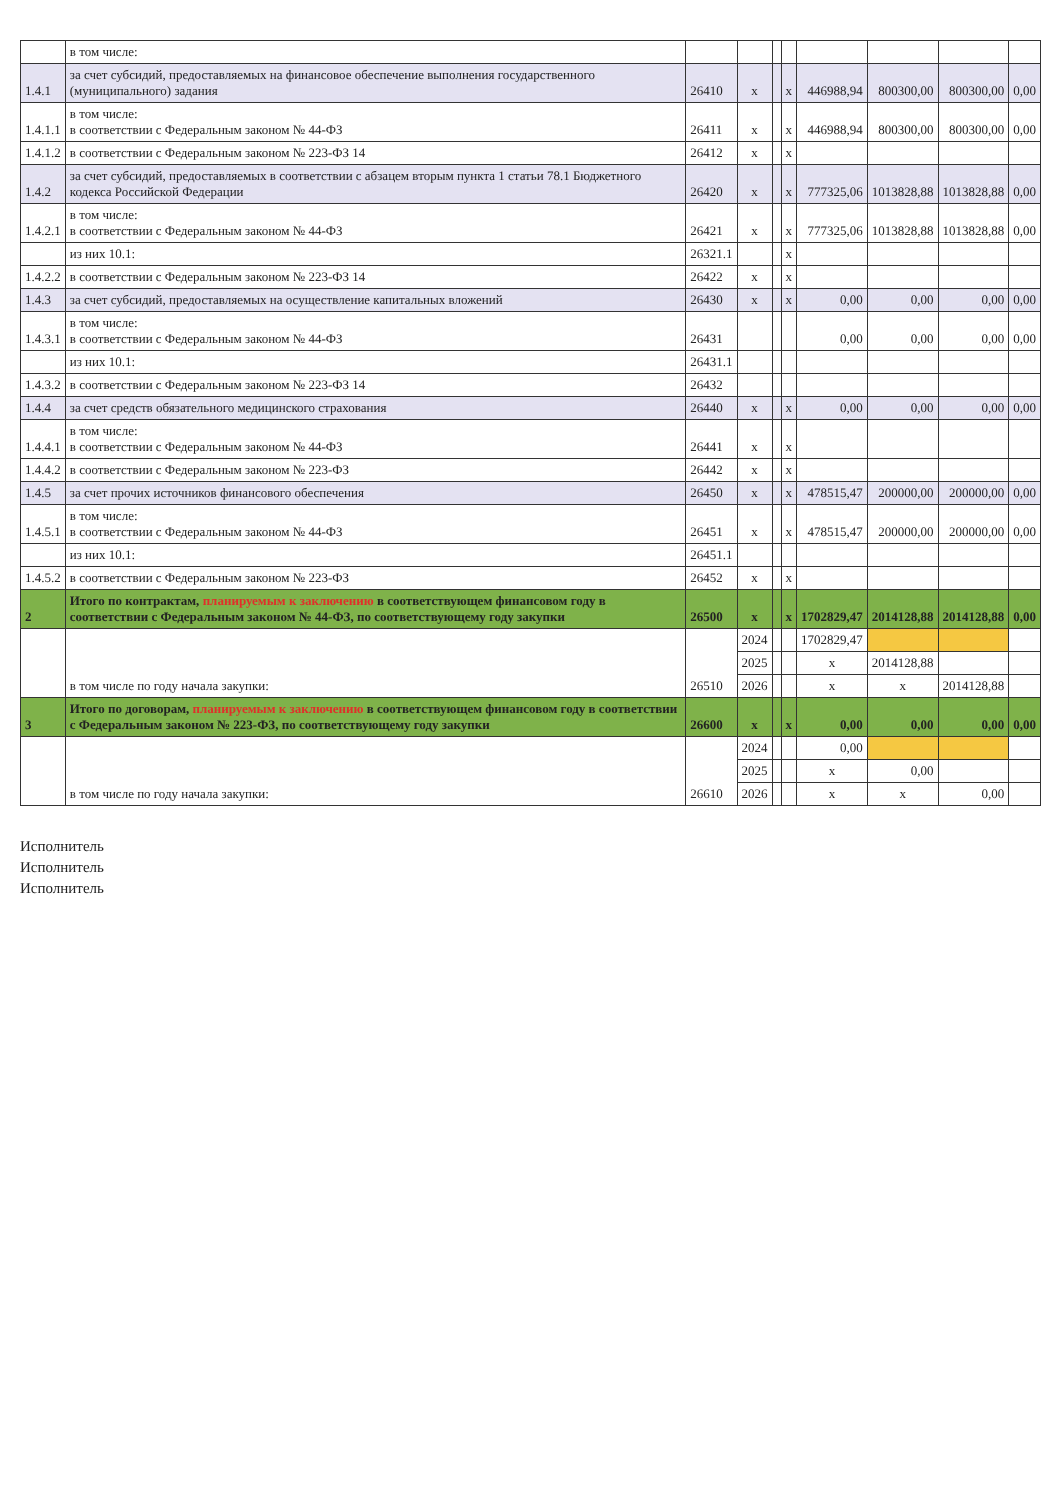| | в том числе: | | | | | | | | |
| 1.4.1 | за счет субсидий, предоставляемых на финансовое обеспечение выполнения государственного (муниципального) задания | 26410 | x | | x | 446988,94 | 800300,00 | 800300,00 | 0,00 |
| 1.4.1.1 | в том числе: в соответствии с Федеральным законом № 44-ФЗ | 26411 | x | | x | 446988,94 | 800300,00 | 800300,00 | 0,00 |
| 1.4.1.2 | в соответствии с Федеральным законом № 223-ФЗ 14 | 26412 | x | | x | | | | |
| 1.4.2 | за счет субсидий, предоставляемых в соответствии с абзацем вторым пункта 1 статьи 78.1 Бюджетного кодекса Российской Федерации | 26420 | x | | x | 777325,06 | 1013828,88 | 1013828,88 | 0,00 |
| 1.4.2.1 | в том числе: в соответствии с Федеральным законом № 44-ФЗ | 26421 | x | | x | 777325,06 | 1013828,88 | 1013828,88 | 0,00 |
| | из них 10.1: | 26321.1 | | | x | | | | |
| 1.4.2.2 | в соответствии с Федеральным законом № 223-ФЗ 14 | 26422 | x | | x | | | | |
| 1.4.3 | за счет субсидий, предоставляемых на осуществление капитальных вложений | 26430 | x | | x | 0,00 | 0,00 | 0,00 | 0,00 |
| 1.4.3.1 | в том числе: в соответствии с Федеральным законом № 44-ФЗ | 26431 | | | | 0,00 | 0,00 | 0,00 | 0,00 |
| | из них 10.1: | 26431.1 | | | | | | | |
| 1.4.3.2 | в соответствии с Федеральным законом № 223-ФЗ 14 | 26432 | | | | | | | |
| 1.4.4 | за счет средств обязательного медицинского страхования | 26440 | x | | x | 0,00 | 0,00 | 0,00 | 0,00 |
| 1.4.4.1 | в том числе: в соответствии с Федеральным законом № 44-ФЗ | 26441 | x | | x | | | | |
| 1.4.4.2 | в соответствии с Федеральным законом № 223-ФЗ | 26442 | x | | x | | | | |
| 1.4.5 | за счет прочих источников финансового обеспечения | 26450 | x | | x | 478515,47 | 200000,00 | 200000,00 | 0,00 |
| 1.4.5.1 | в том числе: в соответствии с Федеральным законом № 44-ФЗ | 26451 | x | | x | 478515,47 | 200000,00 | 200000,00 | 0,00 |
| | из них 10.1: | 26451.1 | | | | | | | |
| 1.4.5.2 | в соответствии с Федеральным законом № 223-ФЗ | 26452 | x | | x | | | | |
| 2 | Итого по контрактам, планируемым к заключению в соответствующем финансовом году в соответствии с Федеральным законом № 44-ФЗ, по соответствующему году закупки | 26500 | x | | x | 1702829,47 | 2014128,88 | 2014128,88 | 0,00 |
| | в том числе по году начала закупки: | 26510 | 2024 | | | 1702829,47 | | | |
| | | | 2025 | | | x | 2014128,88 | | |
| | | | 2026 | | | x | x | 2014128,88 | |
| 3 | Итого по договорам, планируемым к заключению в соответствующем финансовом году в соответствии с Федеральным законом № 223-ФЗ, по соответствующему году закупки | 26600 | x | | x | 0,00 | 0,00 | 0,00 | 0,00 |
| | в том числе по году начала закупки: | 26610 | 2024 | | | 0,00 | | | |
| | | | 2025 | | | x | 0,00 | | |
| | | | 2026 | | | x | x | 0,00 | |
Исполнитель
Исполнитель
Исполнитель